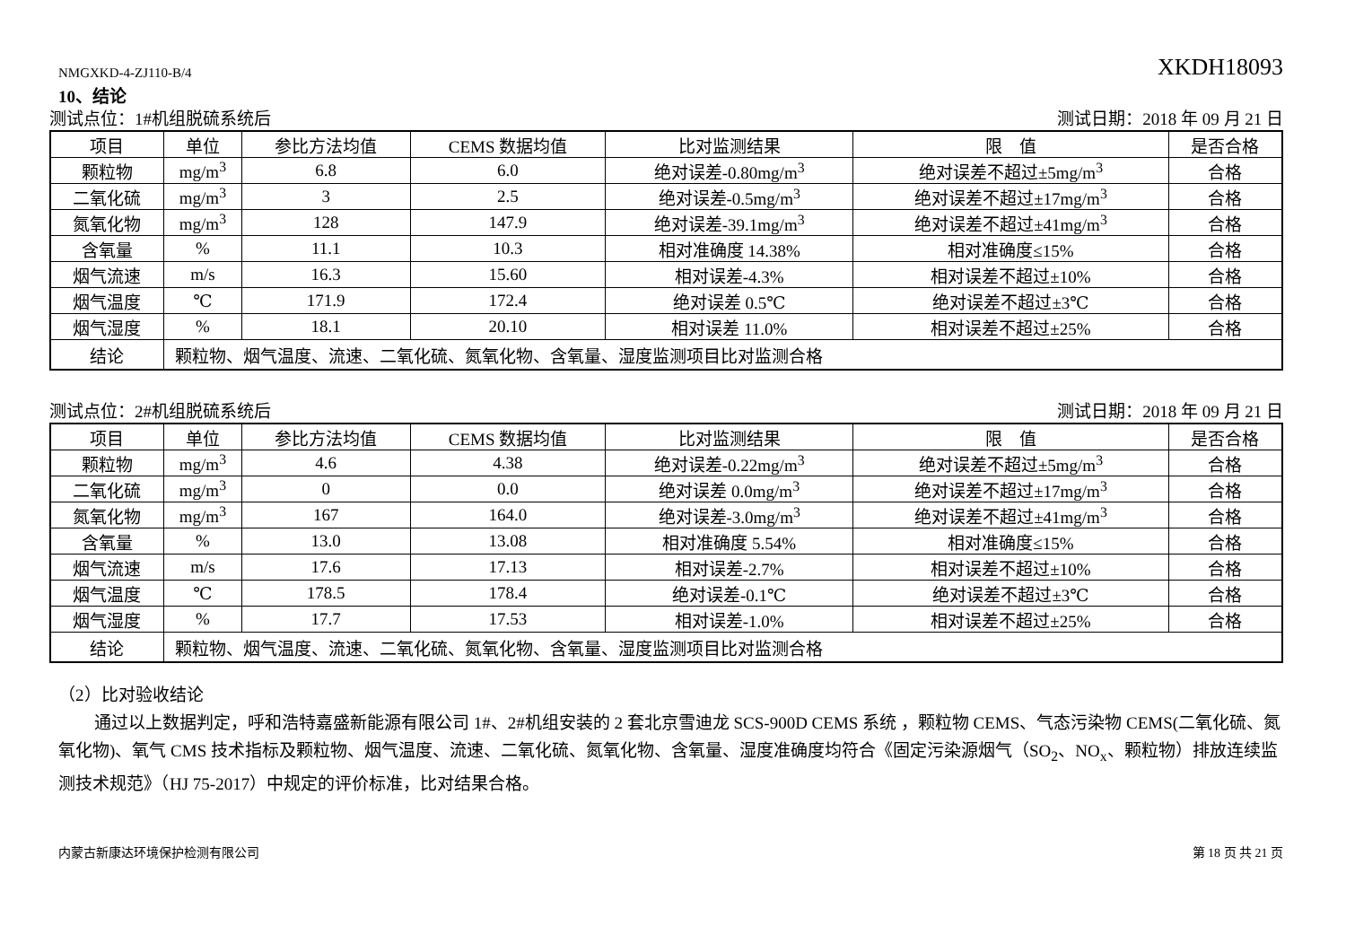NMGXKD-4-ZJ110-B/4 XKDH18093
10、结论
测试点位：1#机组脱硫系统后 测试日期：2018 年 09 月 21 日
| 项目 | 单位 | 参比方法均值 | CEMS 数据均值 | 比对监测结果 | 限 值 | 是否合格 |
| --- | --- | --- | --- | --- | --- | --- |
| 颗粒物 | mg/m<sup>3</sup> | 6.8 | 6.0 | 绝对误差-0.80mg/m<sup>3</sup> | 绝对误差不超过±5mg/m<sup>3</sup> | 合格 |
| 二氧化硫 | mg/m<sup>3</sup> | 3 | 2.5 | 绝对误差-0.5mg/m<sup>3</sup> | 绝对误差不超过±17mg/m<sup>3</sup> | 合格 |
| 氮氧化物 | mg/m<sup>3</sup> | 128 | 147.9 | 绝对误差-39.1mg/m<sup>3</sup> | 绝对误差不超过±41mg/m<sup>3</sup> | 合格 |
| 含氧量 | % | 11.1 | 10.3 | 相对准确度 14.38% | 相对准确度≤15% | 合格 |
| 烟气流速 | m/s | 16.3 | 15.60 | 相对误差-4.3% | 相对误差不超过±10% | 合格 |
| 烟气温度 | ℃ | 171.9 | 172.4 | 绝对误差 0.5℃ | 绝对误差不超过±3℃ | 合格 |
| 烟气湿度 | % | 18.1 | 20.10 | 相对误差 11.0% | 相对误差不超过±25% | 合格 |
| 结论 | 颗粒物、烟气温度、流速、二氧化硫、氮氧化物、含氧量、湿度监测项目比对监测合格 | | | | | |
测试点位：2#机组脱硫系统后 测试日期：2018 年 09 月 21 日
| 项目 | 单位 | 参比方法均值 | CEMS 数据均值 | 比对监测结果 | 限 值 | 是否合格 |
| --- | --- | --- | --- | --- | --- | --- |
| 颗粒物 | mg/m<sup>3</sup> | 4.6 | 4.38 | 绝对误差-0.22mg/m<sup>3</sup> | 绝对误差不超过±5mg/m<sup>3</sup> | 合格 |
| 二氧化硫 | mg/m<sup>3</sup> | 0 | 0.0 | 绝对误差 0.0mg/m<sup>3</sup> | 绝对误差不超过±17mg/m<sup>3</sup> | 合格 |
| 氮氧化物 | mg/m<sup>3</sup> | 167 | 164.0 | 绝对误差-3.0mg/m<sup>3</sup> | 绝对误差不超过±41mg/m<sup>3</sup> | 合格 |
| 含氧量 | % | 13.0 | 13.08 | 相对准确度 5.54% | 相对准确度≤15% | 合格 |
| 烟气流速 | m/s | 17.6 | 17.13 | 相对误差-2.7% | 相对误差不超过±10% | 合格 |
| 烟气温度 | ℃ | 178.5 | 178.4 | 绝对误差-0.1℃ | 绝对误差不超过±3℃ | 合格 |
| 烟气湿度 | % | 17.7 | 17.53 | 相对误差-1.0% | 相对误差不超过±25% | 合格 |
| 结论 | 颗粒物、烟气温度、流速、二氧化硫、氮氧化物、含氧量、湿度监测项目比对监测合格 | | | | | |
（2）比对验收结论
通过以上数据判定，呼和浩特嘉盛新能源有限公司 1#、2#机组安装的 2 套北京雪迪龙 SCS-900D CEMS 系统 ，颗粒物 CEMS、气态污染物 CEMS(二氧化硫、氮氧化物)、氧气 CMS 技术指标及颗粒物、烟气温度、流速、二氧化硫、氮氧化物、含氧量、湿度准确度均符合《固定污染源烟气（SO<sub>2</sub>、NO<sub>x</sub>、颗粒物）排放连续监测技术规范》（HJ 75-2017）中规定的评价标准，比对结果合格。
内蒙古新康达环境保护检测有限公司 第 18 页 共 21 页